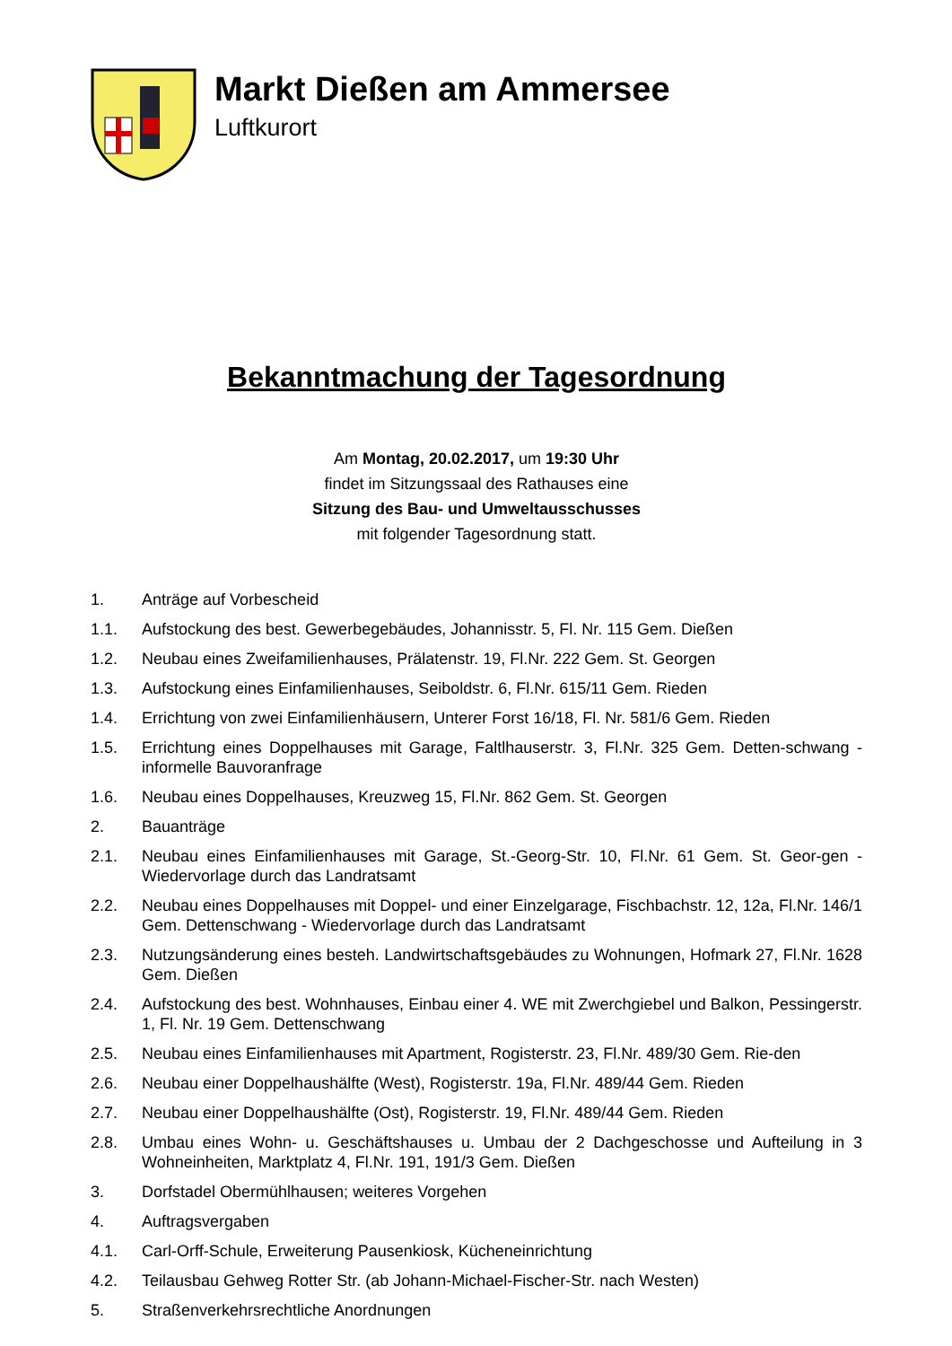Markt Dießen am Ammersee
Luftkurort
Bekanntmachung der Tagesordnung
Am Montag, 20.02.2017, um 19:30 Uhr
findet im Sitzungssaal des Rathauses eine
Sitzung des Bau- und Umweltausschusses
mit folgender Tagesordnung statt.
1. Anträge auf Vorbescheid
1.1. Aufstockung des best. Gewerbegebäudes, Johannisstr. 5, Fl. Nr. 115 Gem. Dießen
1.2. Neubau eines Zweifamilienhauses, Prälatenstr. 19, Fl.Nr. 222 Gem. St. Georgen
1.3. Aufstockung eines Einfamilienhauses, Seiboldstr. 6, Fl.Nr. 615/11 Gem. Rieden
1.4. Errichtung von zwei Einfamilienhäusern, Unterer Forst 16/18, Fl. Nr. 581/6 Gem. Rieden
1.5. Errichtung eines Doppelhauses mit Garage, Faltlhauserstr. 3, Fl.Nr. 325 Gem. Detten-schwang - informelle Bauvoranfrage
1.6. Neubau eines Doppelhauses, Kreuzweg 15, Fl.Nr. 862 Gem. St. Georgen
2. Bauanträge
2.1. Neubau eines Einfamilienhauses mit Garage, St.-Georg-Str. 10, Fl.Nr. 61 Gem. St. Geor-gen - Wiedervorlage durch das Landratsamt
2.2. Neubau eines Doppelhauses mit Doppel- und einer Einzelgarage, Fischbachstr. 12, 12a, Fl.Nr. 146/1 Gem. Dettenschwang - Wiedervorlage durch das Landratsamt
2.3. Nutzungsänderung eines besteh. Landwirtschaftsgebäudes zu Wohnungen, Hofmark 27, Fl.Nr. 1628 Gem. Dießen
2.4. Aufstockung des best. Wohnhauses, Einbau einer 4. WE mit Zwerchgiebel und Balkon, Pessingerstr. 1, Fl. Nr. 19 Gem. Dettenschwang
2.5. Neubau eines Einfamilienhauses mit Apartment, Rogisterstr. 23, Fl.Nr. 489/30 Gem. Rie-den
2.6. Neubau einer Doppelhaushälfte (West), Rogisterstr. 19a, Fl.Nr. 489/44 Gem. Rieden
2.7. Neubau einer Doppelhaushälfte (Ost), Rogisterstr. 19, Fl.Nr. 489/44 Gem. Rieden
2.8. Umbau eines Wohn- u. Geschäftshauses u. Umbau der 2 Dachgeschosse und Aufteilung in 3 Wohneinheiten, Marktplatz 4, Fl.Nr. 191, 191/3 Gem. Dießen
3. Dorfstadel Obermühlhausen; weiteres Vorgehen
4. Auftragsvergaben
4.1. Carl-Orff-Schule, Erweiterung Pausenkiosk, Kücheneinrichtung
4.2. Teilausbau Gehweg Rotter Str. (ab Johann-Michael-Fischer-Str. nach Westen)
5. Straßenverkehrsrechtliche Anordnungen